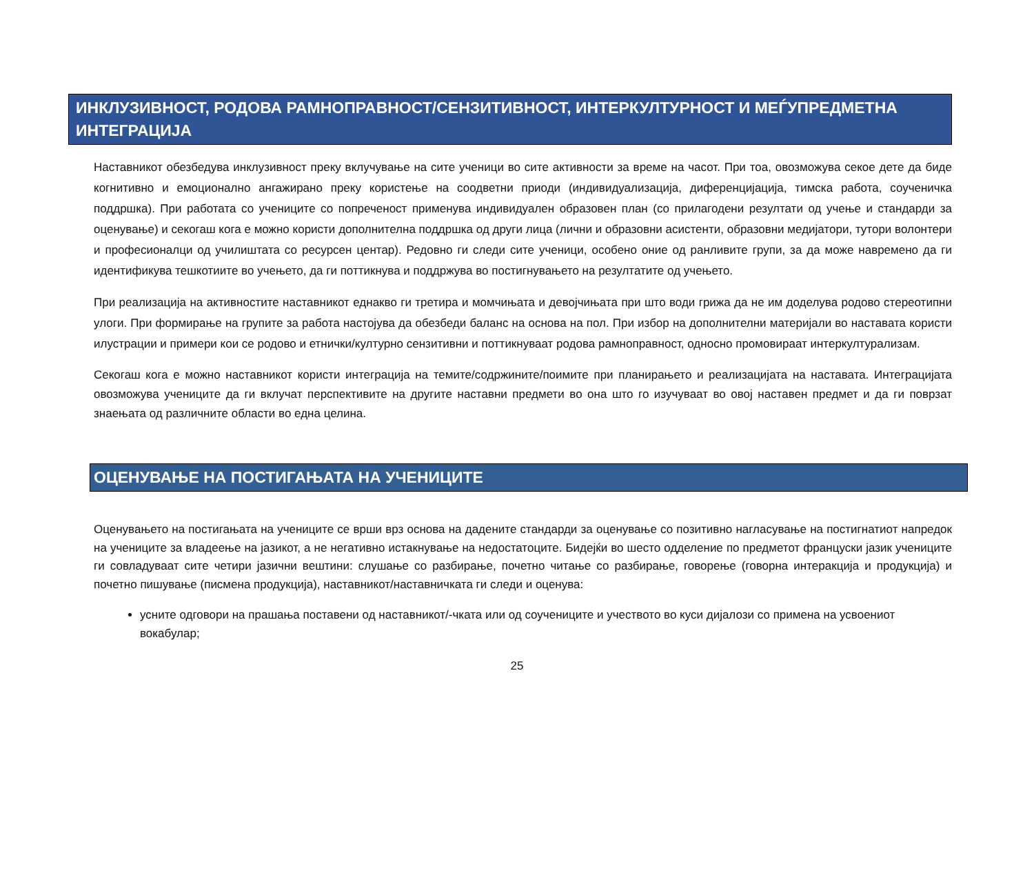ИНКЛУЗИВНОСТ, РОДОВА РАМНОПРАВНОСТ/СЕНЗИТИВНОСТ, ИНТЕРКУЛТУРНОСТ И МЕЃУПРЕДМЕТНА ИНТЕГРАЦИЈА
Наставникот обезбедува инклузивност преку вклучување на сите ученици во сите активности за време на часот. При тоа, овозможува секое дете да биде когнитивно и емоционално ангажирано преку користење на соодветни приоди (индивидуализација, диференцијација, тимска работа, соученичка поддршка). При работата со учениците со попреченост применува индивидуален образовен план (со прилагодени резултати од учење и стандарди за оценување) и секогаш кога е можно користи дополнителна поддршка од други лица (лични и образовни асистенти, образовни медијатори, тутори волонтери и професионалци од училиштата со ресурсен центар). Редовно ги следи сите ученици, особено оние од ранливите групи, за да може навремено да ги идентификува тешкотиите во учењето, да ги поттикнува и поддржува во постигнувањето на резултатите од учењето.
При реализација на активностите наставникот еднакво ги третира и момчињата и девојчињата при што води грижа да не им доделува родово стереотипни улоги. При формирање на групите за работа настојува да обезбеди баланс на основа на пол. При избор на дополнителни материјали во наставата користи илустрации и примери кои се родово и етнички/културно сензитивни и поттикнуваат родова рамноправност, односно промовираат интеркултурализам.
Секогаш кога е можно наставникот користи интеграција на темите/содржините/поимите при планирањето и реализацијата на наставата. Интеграцијата овозможува учениците да ги вклучат перспективите на другите наставни предмети во она што го изучуваат во овој наставен предмет и да ги поврзат знаењата од различните области во една целина.
ОЦЕНУВАЊЕ НА ПОСТИГАЊАТА НА УЧЕНИЦИТЕ
Оценувањето на постигањата на учениците се врши врз основа на дадените стандарди за оценување со позитивно нагласување на постигнатиот напредок на учениците за владеење на јазикот, а не негативно истакнување на недостатоците. Бидејќи во шесто одделение по предметот француски јазик учениците ги совладуваат сите четири јазични вештини: слушање со разбирање, почетно читање со разбирање, говорење (говорна интеракција и продукција) и почетно пишување (писмена продукција), наставникот/наставничката ги следи и оценува:
усните одговори на прашања поставени од наставникот/-чката или од соучениците и учеството во куси дијалози со примена на усвоениот вокабулар;
25